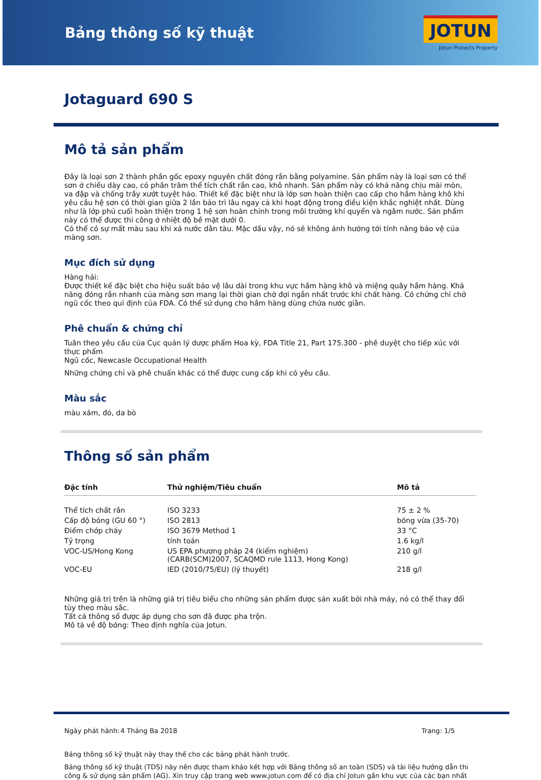Bảng thông số kỹ thuật
JOTUN
Jotun Protects Property
Jotaguard 690 S
Mô tả sản phẩm
Đây là loại sơn 2 thành phần gốc epoxy nguyên chất đóng rắn bằng polyamine. Sản phẩm này là loại sơn có thể sơn ở chiều dày cao, có phần trăm thể tích chất rắn cao, khô nhanh. Sản phẩm này có khả năng chịu mài mòn, va đập và chống trầy xướt tuyệt hảo. Thiết kế đặc biệt như là lớp sơn hoàn thiện cao cấp cho hầm hàng khô khi yêu cầu hệ sơn có thời gian giữa 2 lần bảo trì lâu ngay cả khi hoạt động trong điều kiện khắc nghiệt nhất. Dùng như là lớp phủ cuối hoàn thiện trong 1 hệ sơn hoàn chỉnh trong môi trường khí quyển và ngâm nước. Sản phẩm này có thể được thi công ở nhiệt độ bề mặt dưới 0.
Có thể có sự mất màu sau khi xả nước dằn tàu. Mặc dầu vậy, nó sẽ không ảnh hưởng tới tính năng bảo vệ của màng sơn.
Mục đích sử dụng
Hàng hải:
Được thiết kế đặc biệt cho hiệu suất bảo vệ lâu dài trong khu vực hầm hàng khô và miệng quây hầm hàng. Khả năng đóng rắn nhanh của màng sơn mang lại thời gian chờ đợi ngắn nhất trước khi chất hàng. Có chứng chỉ chở ngũ cốc theo qui định của FDA. Có thể sử dụng cho hầm hàng dùng chứa nước giằn.
Phê chuẩn & chứng chỉ
Tuân theo yêu cầu của Cục quản lý dược phẩm Hoa kỳ, FDA Title 21, Part 175.300 - phê duyệt cho tiếp xúc với thực phẩm
Ngũ cốc, Newcasle Occupational Health
Những chứng chỉ và phê chuẩn khác có thể được cung cấp khi có yêu cầu.
Màu sắc
màu xám, đỏ, da bò
Thông số sản phẩm
| Đặc tính | Thử nghiệm/Tiêu chuẩn | Mô tả |
| --- | --- | --- |
| Thể tích chất rắn | ISO 3233 | 75 ± 2 % |
| Cấp độ bóng (GU 60 °) | ISO 2813 | bóng vừa (35-70) |
| Điểm chớp cháy | ISO 3679 Method 1 | 33 °C |
| Tỷ trọng | tính toán | 1.6 kg/l |
| VOC-US/Hong Kong | US EPA phương pháp 24 (kiểm nghiệm) (CARB(SCM)2007, SCAQMD rule 1113, Hong Kong) | 210 g/l |
| VOC-EU | IED (2010/75/EU) (lý thuyết) | 218 g/l |
Những giá trị trên là những giá trị tiêu biểu cho những sản phẩm được sản xuất bởi nhà máy, nó có thể thay đổi tùy theo màu sắc.
Tất cả thông số được áp dụng cho sơn đã được pha trộn.
Mô tả về độ bóng: Theo định nghĩa của Jotun.
Ngày phát hành:
4 Tháng Ba 2018 Trang: 1/5
Bảng thông số kỹ thuật này thay thế cho các bảng phát hành trước.
Bảng thông số kỹ thuật (TDS) này nên được tham khảo kết hợp với Bảng thông số an toàn (SDS) và tài liệu hướng dẫn thi công & sử dụng sản phẩm (AG). Xin truy cập trang web www.jotun.com để có địa chỉ Jotun gần khu vực của các bạn nhất